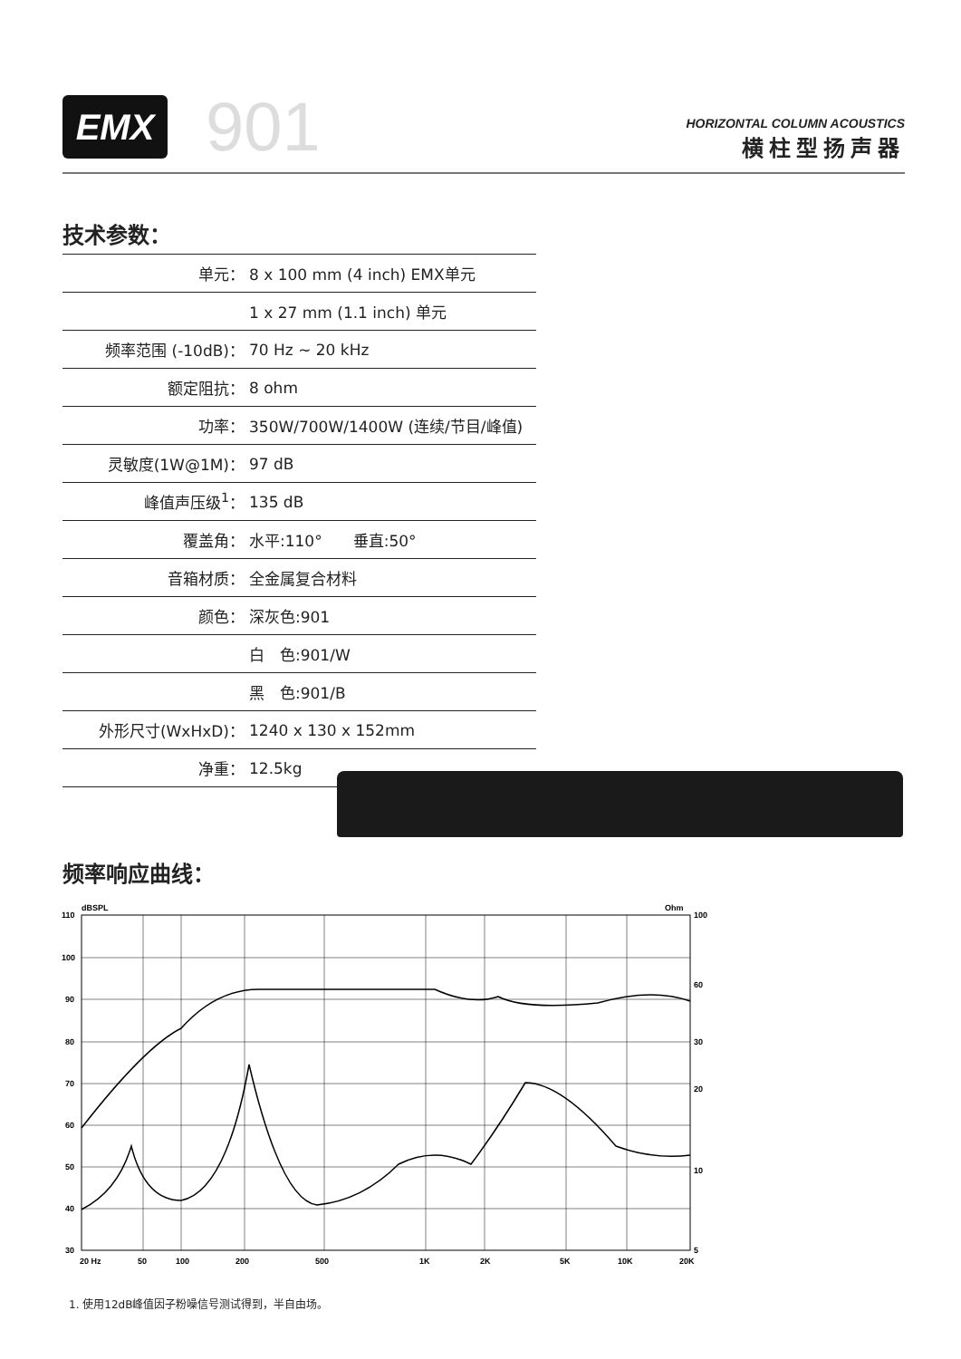EMX
901
HORIZONTAL COLUMN ACOUSTICS
横柱型扬声器
技术参数：
| 单元： | 8 x 100 mm (4 inch) EMX单元 |
| | 1 x 27 mm (1.1 inch) 单元 |
| 频率范围 (-10dB)： | 70 Hz ~ 20 kHz |
| 额定阻抗： | 8 ohm |
| 功率： | 350W/700W/1400W (连续/节目/峰值) |
| 灵敏度(1W@1M)： | 97 dB |
| 峰值声压级<sup>1</sup>： | 135 dB |
| 覆盖角： | 水平:110° 垂直:50° |
| 音箱材质： | 全金属复合材料 |
| 颜色： | 深灰色:901 |
| | 白 色:901/W |
| | 黑 色:901/B |
| 外形尺寸(WxHxD)： | 1240 x 130 x 152mm |
| 净重： | 12.5kg |
频率响应曲线：
dBSPL
Ohm
110
100
90
80
70
60
50
40
30
100
60
30
20
10
5
20 Hz
50
100
200
500
1K
2K
5K
10K
20K
1. 使用12dB峰值因子粉噪信号测试得到，半自由场。